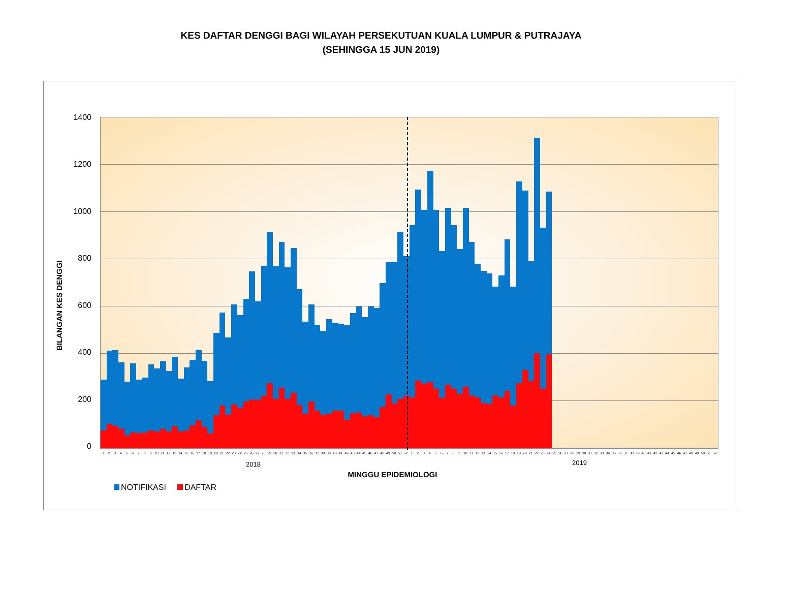KES DAFTAR DENGGI BAGI WILAYAH PERSEKUTUAN KUALA LUMPUR & PUTRAJAYA
(SEHINGGA 15 JUN 2019)
BILANGAN KES DENGGI
1400
1200
1000
800
600
400
200
0
1 2 3 4 5 6 7 8 9 10 11 12 13 14 15 16 17 18 19 20 21 22 23 24 25 26 27 28 29 30 31 32 33 34 35 36 37 38 39 40 41 42 43 44 45 46 47 48 49 50 51 52 1 2 3 4 5 6 7 8 9 10 11 12 13 14 15 16 17 18 19 20 21 22 23 24 25 26 27 28 29 30 31 32 33 34 35 36 37 38 39 40 41 42 43 44 45 46 47 48 49 50 51 52
2018 2019
MINGGU EPIDEMIOLOGI
NOTIFIKASI DAFTAR